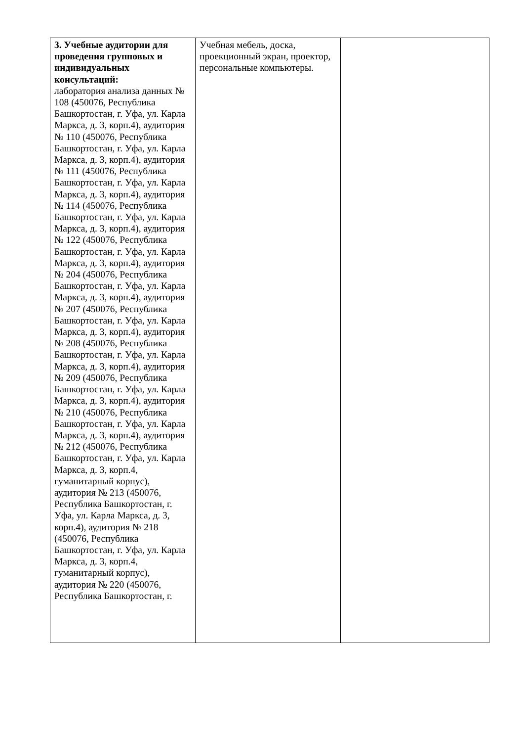| 3. Учебные аудитории для проведения групповых и индивидуальных консультаций: лаборатория анализа данных № 108 (450076, Республика Башкортостан, г. Уфа, ул. Карла Маркса, д. 3, корп.4), аудитория № 110 (450076, Республика Башкортостан, г. Уфа, ул. Карла Маркса, д. 3, корп.4), аудитория № 111 (450076, Республика Башкортостан, г. Уфа, ул. Карла Маркса, д. 3, корп.4), аудитория № 114 (450076, Республика Башкортостан, г. Уфа, ул. Карла Маркса, д. 3, корп.4), аудитория № 122 (450076, Республика Башкортостан, г. Уфа, ул. Карла Маркса, д. 3, корп.4), аудитория № 204 (450076, Республика Башкортостан, г. Уфа, ул. Карла Маркса, д. 3, корп.4), аудитория № 207 (450076, Республика Башкортостан, г. Уфа, ул. Карла Маркса, д. 3, корп.4), аудитория № 208 (450076, Республика Башкортостан, г. Уфа, ул. Карла Маркса, д. 3, корп.4), аудитория № 209 (450076, Республика Башкортостан, г. Уфа, ул. Карла Маркса, д. 3, корп.4), аудитория № 210 (450076, Республика Башкортостан, г. Уфа, ул. Карла Маркса, д. 3, корп.4), аудитория № 212 (450076, Республика Башкортостан, г. Уфа, ул. Карла Маркса, д. 3, корп.4, гуманитарный корпус), аудитория № 213 (450076, Республика Башкортостан, г. Уфа, ул. Карла Маркса, д. 3, корп.4), аудитория № 218 (450076, Республика Башкортостан, г. Уфа, ул. Карла Маркса, д. 3, корп.4, гуманитарный корпус), аудитория № 220 (450076, Республика Башкортостан, г. | Учебная мебель, доска, проекционный экран, проектор, персональные компьютеры. | |